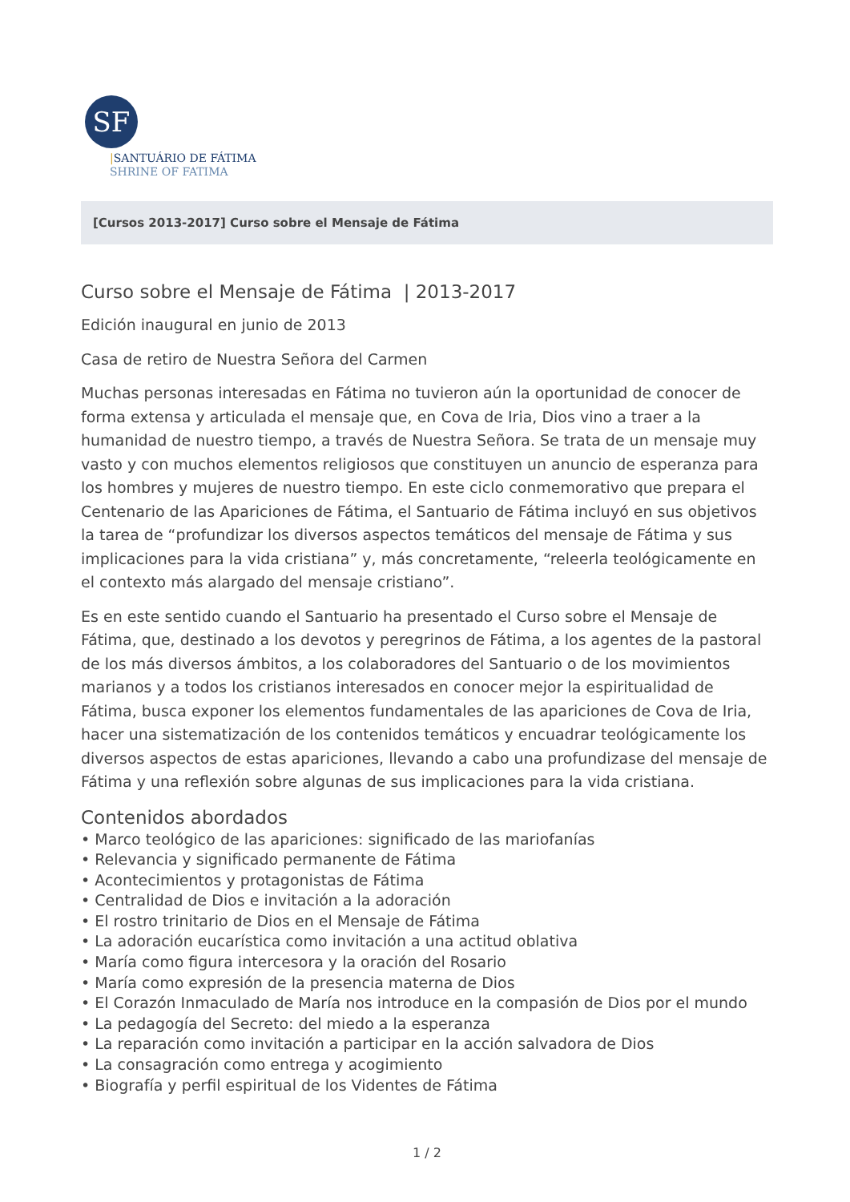SF
|SANTUÁRIO DE FÁTIMA
SHRINE OF FATIMA
[Cursos 2013-2017] Curso sobre el Mensaje de Fátima
Curso sobre el Mensaje de Fátima | 2013-2017
Edición inaugural en junio de 2013
Casa de retiro de Nuestra Señora del Carmen
Muchas personas interesadas en Fátima no tuvieron aún la oportunidad de conocer de forma extensa y articulada el mensaje que, en Cova de Iria, Dios vino a traer a la humanidad de nuestro tiempo, a través de Nuestra Señora. Se trata de un mensaje muy vasto y con muchos elementos religiosos que constituyen un anuncio de esperanza para los hombres y mujeres de nuestro tiempo. En este ciclo conmemorativo que prepara el Centenario de las Apariciones de Fátima, el Santuario de Fátima incluyó en sus objetivos la tarea de “profundizar los diversos aspectos temáticos del mensaje de Fátima y sus implicaciones para la vida cristiana” y, más concretamente, “releerla teológicamente en el contexto más alargado del mensaje cristiano”.
Es en este sentido cuando el Santuario ha presentado el Curso sobre el Mensaje de Fátima, que, destinado a los devotos y peregrinos de Fátima, a los agentes de la pastoral de los más diversos ámbitos, a los colaboradores del Santuario o de los movimientos marianos y a todos los cristianos interesados en conocer mejor la espiritualidad de Fátima, busca exponer los elementos fundamentales de las apariciones de Cova de Iria, hacer una sistematización de los contenidos temáticos y encuadrar teológicamente los diversos aspectos de estas apariciones, llevando a cabo una profundizase del mensaje de Fátima y una reflexión sobre algunas de sus implicaciones para la vida cristiana.
Contenidos abordados
• Marco teológico de las apariciones: significado de las mariofanías
• Relevancia y significado permanente de Fátima
• Acontecimientos y protagonistas de Fátima
• Centralidad de Dios e invitación a la adoración
• El rostro trinitario de Dios en el Mensaje de Fátima
• La adoración eucarística como invitación a una actitud oblativa
• María como figura intercesora y la oración del Rosario
• María como expresión de la presencia materna de Dios
• El Corazón Inmaculado de María nos introduce en la compasión de Dios por el mundo
• La pedagogía del Secreto: del miedo a la esperanza
• La reparación como invitación a participar en la acción salvadora de Dios
• La consagración como entrega y acogimiento
• Biografía y perfil espiritual de los Videntes de Fátima
1 / 2